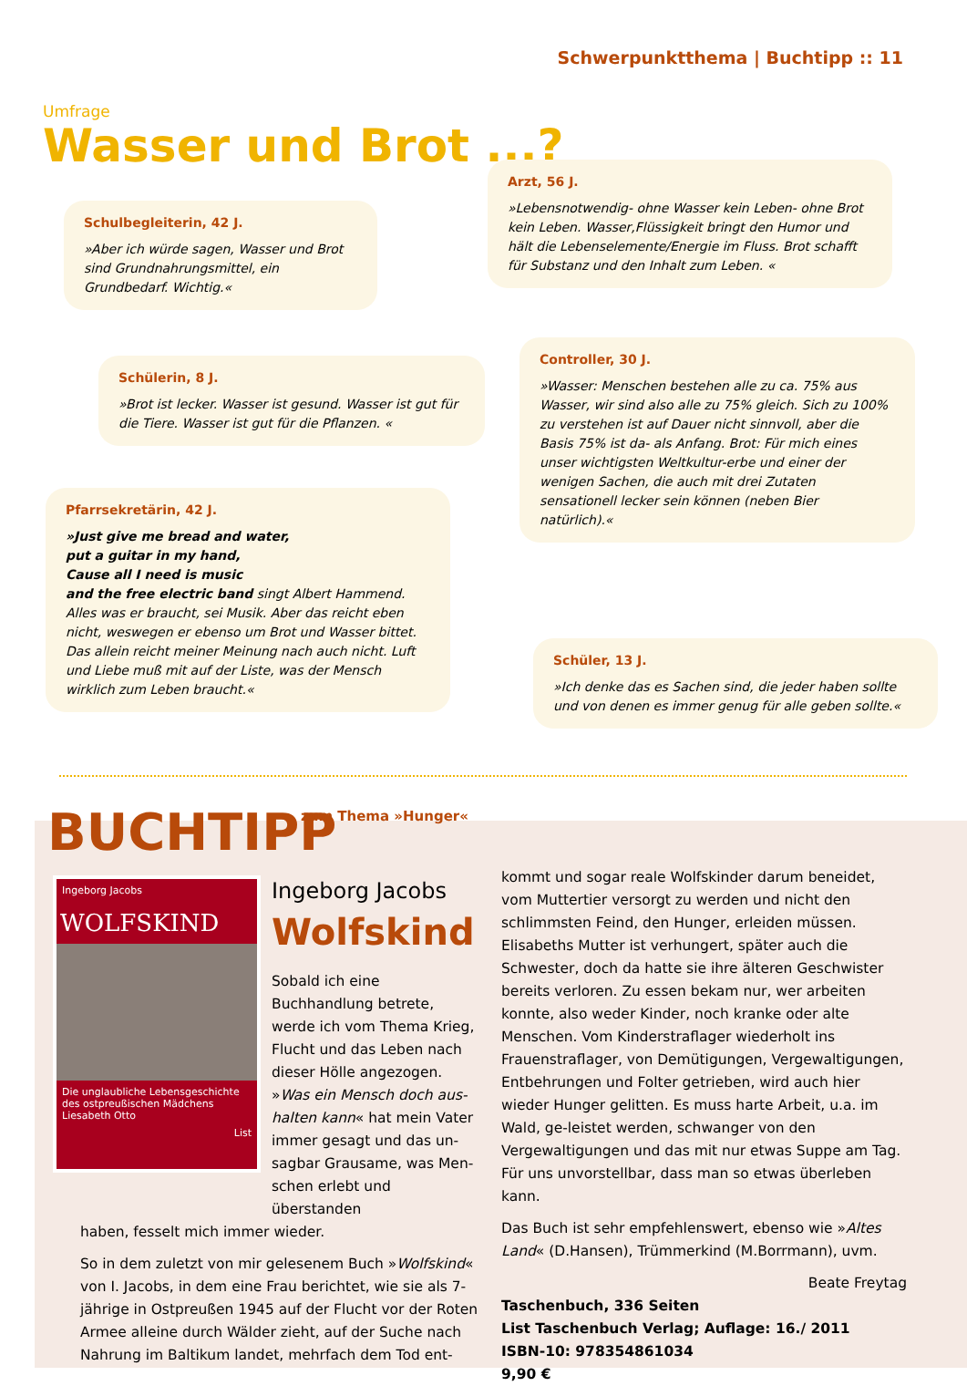Schwerpunktthema | Buchtipp :: 11
Umfrage
Wasser und Brot ...?
Schulbegleiterin, 42 J.
»Aber ich würde sagen, Wasser und Brot sind Grundnahrungsmittel, ein Grundbedarf. Wichtig.«
Arzt, 56 J.
»Lebensnotwendig- ohne Wasser kein Leben- ohne Brot kein Leben. Wasser,Flüssigkeit bringt den Humor und hält die Lebenselemente/Energie im Fluss. Brot schafft für Substanz und den Inhalt zum Leben. «
Schülerin, 8 J.
»Brot ist lecker. Wasser ist gesund. Wasser ist gut für die Tiere. Wasser ist gut für die Pflanzen. «
Controller, 30 J.
»Wasser: Menschen bestehen alle zu ca. 75% aus Wasser, wir sind also alle zu 75% gleich. Sich zu 100% zu verstehen ist auf Dauer nicht sinnvoll, aber die Basis 75% ist da- als Anfang. Brot: Für mich eines unser wichtigsten Weltkultur-erbe und einer der wenigen Sachen, die auch mit drei Zutaten sensationell lecker sein können (neben Bier natürlich).«
Pfarrsekretärin, 42 J.
»Just give me bread and water,
put a guitar in my hand,
Cause all I need is music
and the free electric band singt Albert Hammend. Alles was er braucht, sei Musik. Aber das reicht eben nicht, weswegen er ebenso um Brot und Wasser bittet. Das allein reicht meiner Meinung nach auch nicht. Luft und Liebe muß mit auf der Liste, was der Mensch wirklich zum Leben braucht.«
Schüler, 13 J.
»Ich denke das es Sachen sind, die jeder haben sollte und von denen es immer genug für alle geben sollte.«
BUCHTIPP zum Thema »Hunger«
Ingeborg Jacobs
WOLFSKIND
Die unglaubliche Lebensgeschichte des ostpreußischen Mädchens Liesabeth Otto
List
Ingeborg Jacobs
Wolfskind
Sobald ich eine Buchhandlung betrete, werde ich vom Thema Krieg, Flucht und das Leben nach dieser Hölle angezogen. »Was ein Mensch doch aus-halten kann« hat mein Vater immer gesagt und das un-sagbar Grausame, was Men-schen erlebt und überstanden
haben, fesselt mich immer wieder.
So in dem zuletzt von mir gelesenem Buch »Wolfskind« von I. Jacobs, in dem eine Frau berichtet, wie sie als 7-jährige in Ostpreußen 1945 auf der Flucht vor der Roten Armee alleine durch Wälder zieht, auf der Suche nach Nahrung im Baltikum landet, mehrfach dem Tod ent-
kommt und sogar reale Wolfskinder darum beneidet, vom Muttertier versorgt zu werden und nicht den schlimmsten Feind, den Hunger, erleiden müssen. Elisabeths Mutter ist verhungert, später auch die Schwester, doch da hatte sie ihre älteren Geschwister bereits verloren. Zu essen bekam nur, wer arbeiten konnte, also weder Kinder, noch kranke oder alte Menschen. Vom Kinderstraflager wiederholt ins Frauenstraflager, von Demütigungen, Vergewaltigungen, Entbehrungen und Folter getrieben, wird auch hier wieder Hunger gelitten. Es muss harte Arbeit, u.a. im Wald, ge-leistet werden, schwanger von den Vergewaltigungen und das mit nur etwas Suppe am Tag. Für uns unvorstellbar, dass man so etwas überleben kann.
Das Buch ist sehr empfehlenswert, ebenso wie »Altes Land« (D.Hansen), Trümmerkind (M.Borrmann), uvm.
Beate Freytag
Taschenbuch, 336 Seiten
List Taschenbuch Verlag; Auflage: 16./ 2011
ISBN-10: 978354861034
9,90 €